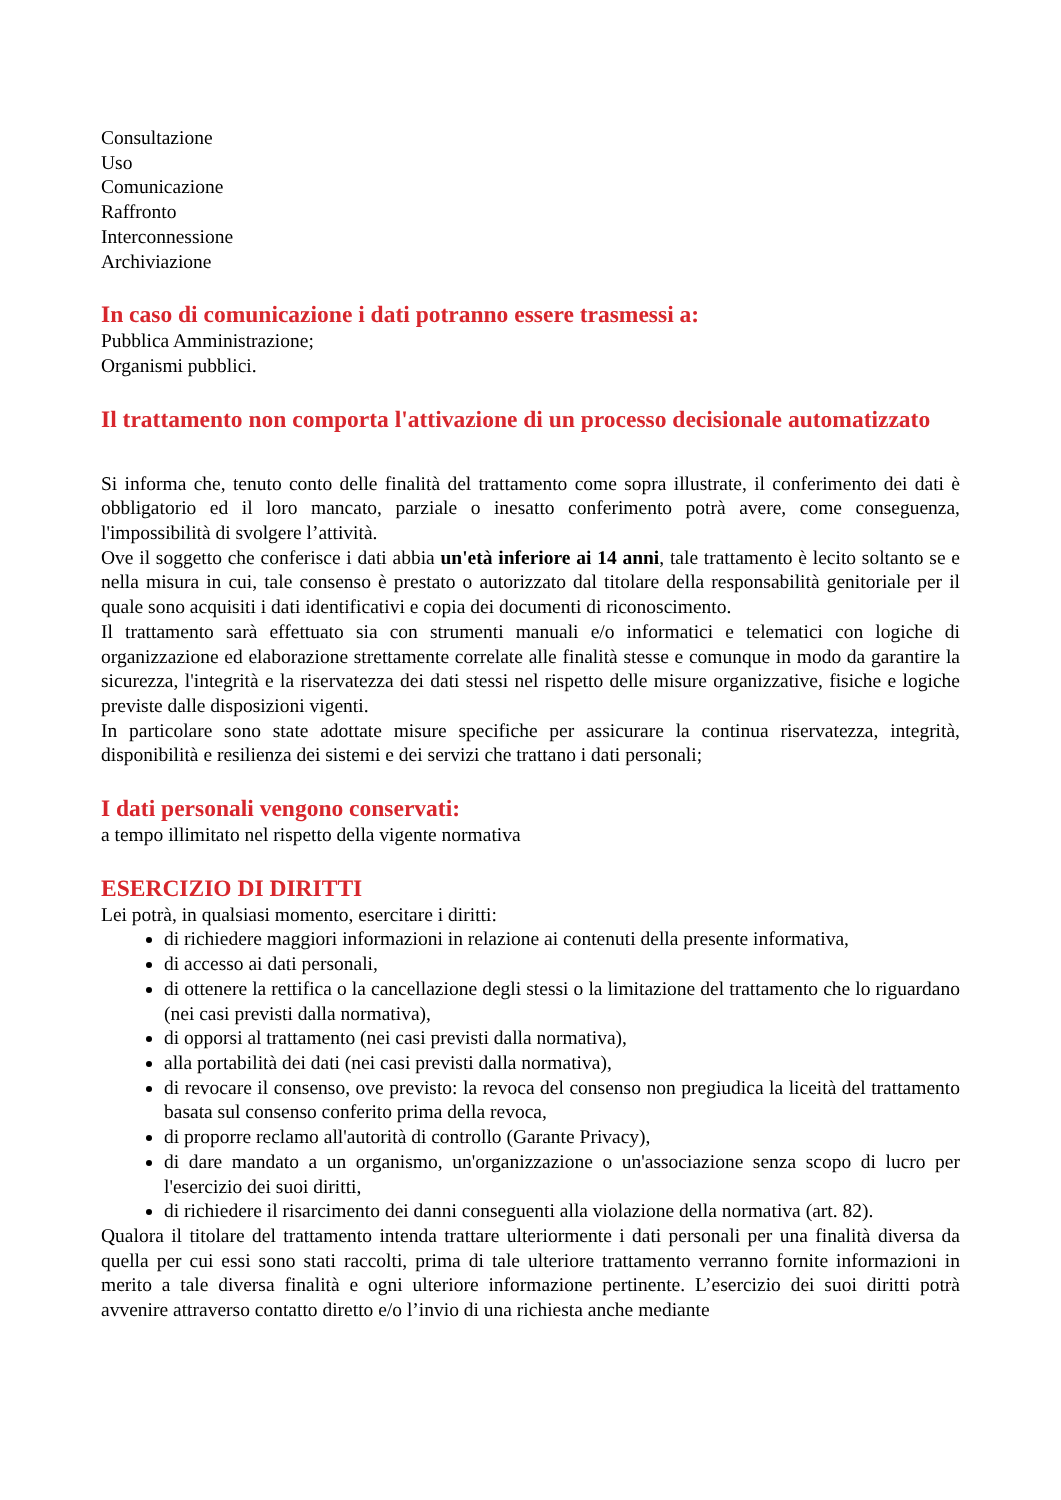Consultazione
Uso
Comunicazione
Raffronto
Interconnessione
Archiviazione
In caso di comunicazione i dati potranno essere trasmessi a:
Pubblica Amministrazione;
Organismi pubblici.
Il trattamento non comporta l'attivazione di un processo decisionale automatizzato
Si informa che, tenuto conto delle finalità del trattamento come sopra illustrate, il conferimento dei dati è obbligatorio ed il loro mancato, parziale o inesatto conferimento potrà avere, come conseguenza, l'impossibilità di svolgere l’attività.
Ove il soggetto che conferisce i dati abbia un'età inferiore ai 14 anni, tale trattamento è lecito soltanto se e nella misura in cui, tale consenso è prestato o autorizzato dal titolare della responsabilità genitoriale per il quale sono acquisiti i dati identificativi e copia dei documenti di riconoscimento.
Il trattamento sarà effettuato sia con strumenti manuali e/o informatici e telematici con logiche di organizzazione ed elaborazione strettamente correlate alle finalità stesse e comunque in modo da garantire la sicurezza, l'integrità e la riservatezza dei dati stessi nel rispetto delle misure organizzative, fisiche e logiche previste dalle disposizioni vigenti.
In particolare sono state adottate misure specifiche per assicurare la continua riservatezza, integrità, disponibilità e resilienza dei sistemi e dei servizi che trattano i dati personali;
I dati personali vengono conservati:
a tempo illimitato nel rispetto della vigente normativa
ESERCIZIO DI DIRITTI
Lei potrà, in qualsiasi momento, esercitare i diritti:
di richiedere maggiori informazioni in relazione ai contenuti della presente informativa,
di accesso ai dati personali,
di ottenere la rettifica o la cancellazione degli stessi o la limitazione del trattamento che lo riguardano (nei casi previsti dalla normativa),
di opporsi al trattamento (nei casi previsti dalla normativa),
alla portabilità dei dati (nei casi previsti dalla normativa),
di revocare il consenso, ove previsto: la revoca del consenso non pregiudica la liceità del trattamento basata sul consenso conferito prima della revoca,
di proporre reclamo all'autorità di controllo (Garante Privacy),
di dare mandato a un organismo, un'organizzazione o un'associazione senza scopo di lucro per l'esercizio dei suoi diritti,
di richiedere il risarcimento dei danni conseguenti alla violazione della normativa (art. 82).
Qualora il titolare del trattamento intenda trattare ulteriormente i dati personali per una finalità diversa da quella per cui essi sono stati raccolti, prima di tale ulteriore trattamento verranno fornite informazioni in merito a tale diversa finalità e ogni ulteriore informazione pertinente. L’esercizio dei suoi diritti potrà avvenire attraverso contatto diretto e/o l’invio di una richiesta anche mediante